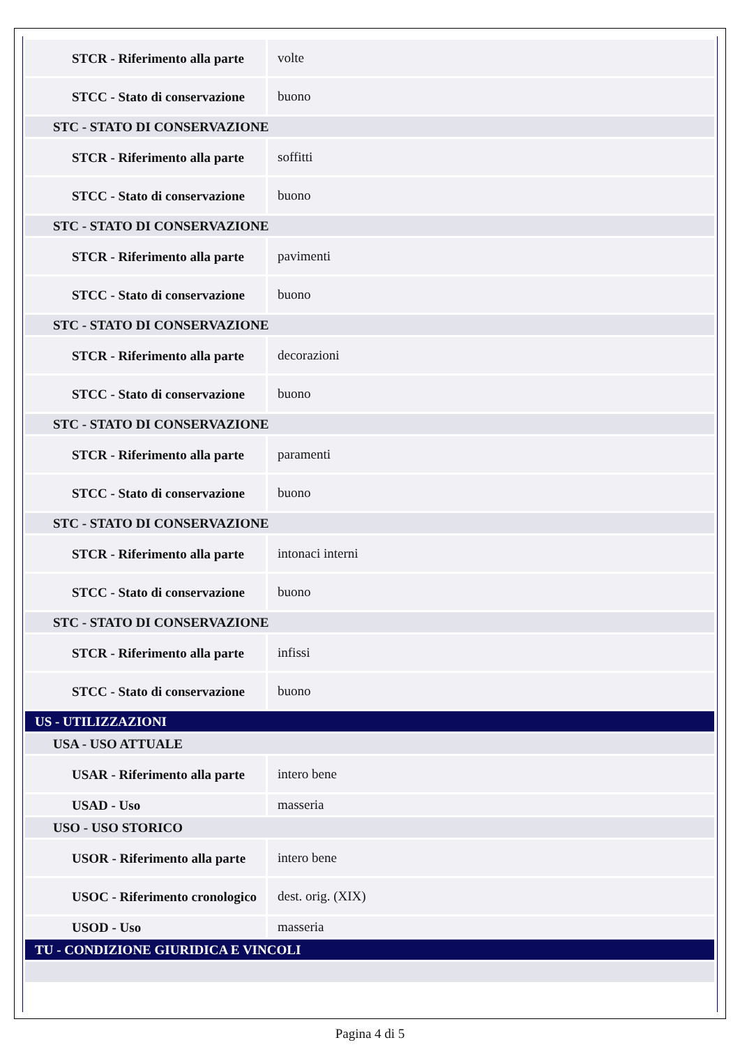| STCR - Riferimento alla parte | volte |
| STCC - Stato di conservazione | buono |
| STC - STATO DI CONSERVAZIONE | |
| STCR - Riferimento alla parte | soffitti |
| STCC - Stato di conservazione | buono |
| STC - STATO DI CONSERVAZIONE | |
| STCR - Riferimento alla parte | pavimenti |
| STCC - Stato di conservazione | buono |
| STC - STATO DI CONSERVAZIONE | |
| STCR - Riferimento alla parte | decorazioni |
| STCC - Stato di conservazione | buono |
| STC - STATO DI CONSERVAZIONE | |
| STCR - Riferimento alla parte | paramenti |
| STCC - Stato di conservazione | buono |
| STC - STATO DI CONSERVAZIONE | |
| STCR - Riferimento alla parte | intonaci interni |
| STCC - Stato di conservazione | buono |
| STC - STATO DI CONSERVAZIONE | |
| STCR - Riferimento alla parte | infissi |
| STCC - Stato di conservazione | buono |
| US - UTILIZZAZIONI | |
| USA - USO ATTUALE | |
| USAR - Riferimento alla parte | intero bene |
| USAD - Uso | masseria |
| USO - USO STORICO | |
| USOR - Riferimento alla parte | intero bene |
| USOC - Riferimento cronologico | dest. orig. (XIX) |
| USOD - Uso | masseria |
| TU - CONDIZIONE GIURIDICA E VINCOLI | |
Pagina 4 di 5